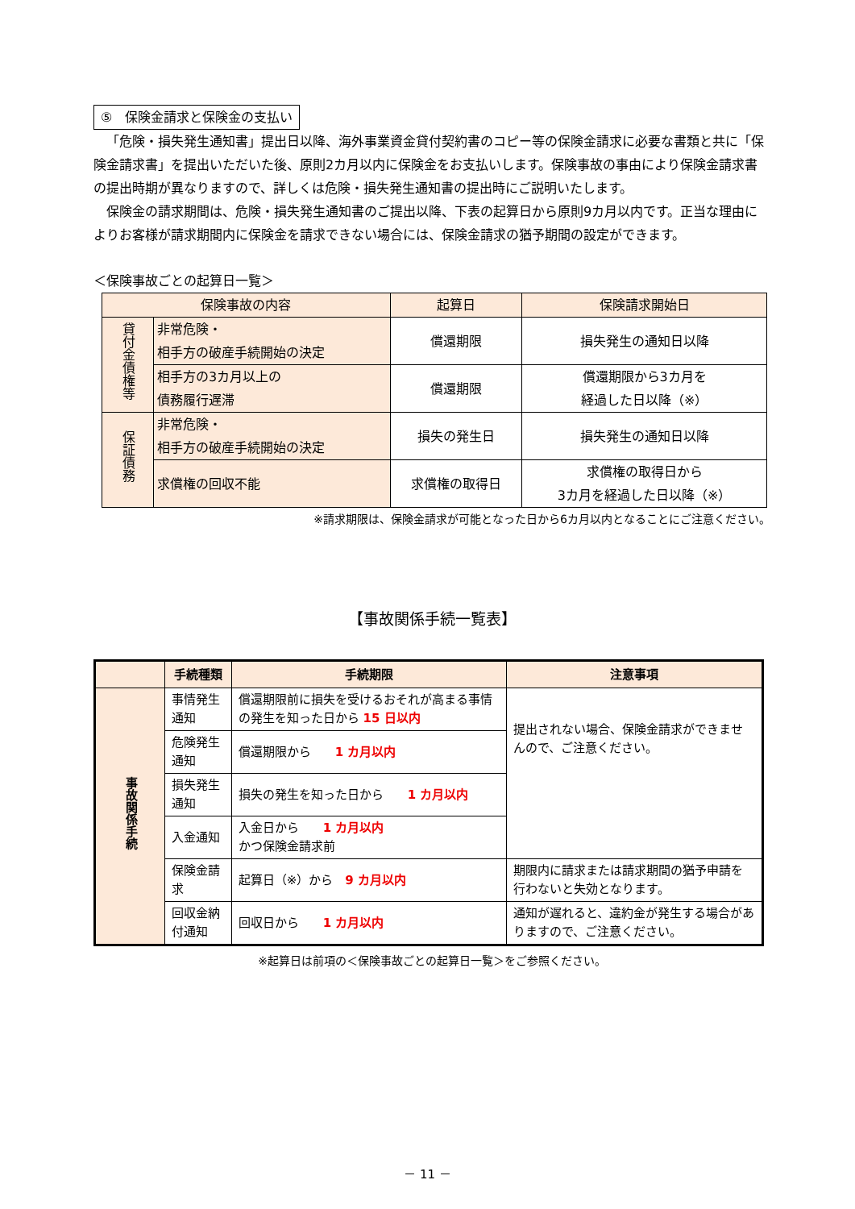⑤　保険金請求と保険金の支払い
「危険・損失発生通知書」提出日以降、海外事業資金貸付契約書のコピー等の保険金請求に必要な書類と共に「保険金請求書」を提出いただいた後、原則2カ月以内に保険金をお支払いします。保険事故の事由により保険金請求書の提出時期が異なりますので、詳しくは危険・損失発生通知書の提出時にご説明いたします。
保険金の請求期間は、危険・損失発生通知書のご提出以降、下表の起算日から原則9カ月以内です。正当な理由によりお客様が請求期間内に保険金を請求できない場合には、保険金請求の猶予期間の設定ができます。
＜保険事故ごとの起算日一覧＞
| 保険事故の内容 | | 起算日 | 保険請求開始日 |
| 貸付金債権等 | 非常危険・ 相手方の破産手続開始の決定 | 償還期限 | 損失発生の通知日以降 |
| | 相手方の3カ月以上の 債務履行遅滞 | 償還期限 | 償還期限から3カ月を 経過した日以降（※） |
| 保証債務 | 非常危険・ 相手方の破産手続開始の決定 | 損失の発生日 | 損失発生の通知日以降 |
| | 求償権の回収不能 | 求償権の取得日 | 求償権の取得日から 3カ月を経過した日以降（※） |
※請求期限は、保険金請求が可能となった日から6カ月以内となることにご注意ください。
【事故関係手続一覧表】
| | 手続種類 | 手続期限 | 注意事項 |
| --- | --- | --- | --- |
| 事故関係手続 | 事情発生通知 | 償還期限前に損失を受けるおそれが高まる事情の発生を知った日から 15 日以内 | 提出されない場合、保険金請求ができませんので、ご注意ください。 |
| | 危険発生通知 | 償還期限から 1 カ月以内 | |
| | 損失発生通知 | 損失の発生を知った日から 1 カ月以内 | |
| | 入金通知 | 入金日から 1 カ月以内 かつ保険金請求前 | |
| | 保険金請求 | 起算日（※）から 9 カ月以内 | 期限内に請求または請求期間の猶予申請を行わないと失効となります。 |
| | 回収金納付通知 | 回収日から 1 カ月以内 | 通知が遅れると、違約金が発生する場合がありますので、ご注意ください。 |
※起算日は前項の＜保険事故ごとの起算日一覧＞をご参照ください。
－ 11 －